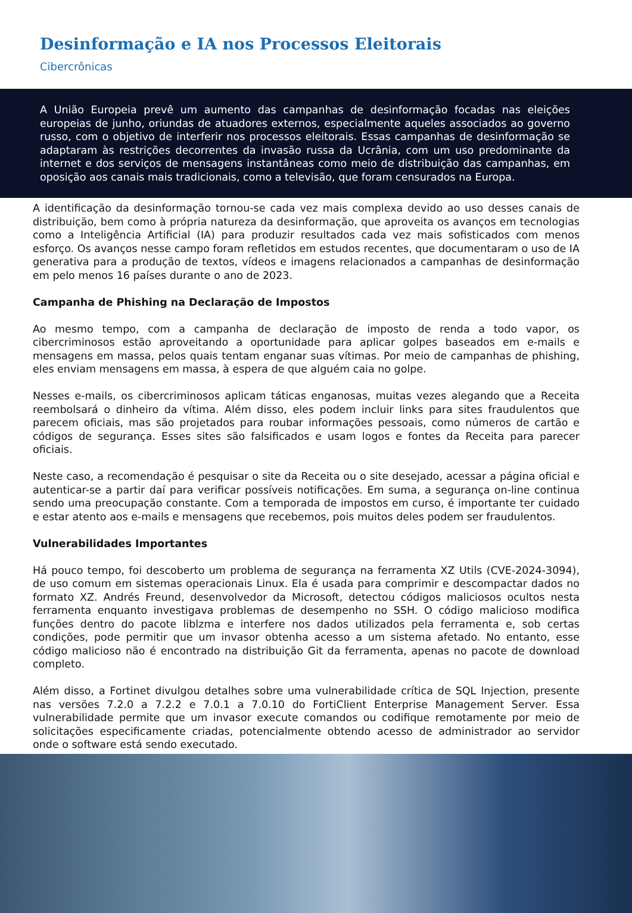Desinformação e IA nos Processos Eleitorais
Cibercrônicas
A União Europeia prevê um aumento das campanhas de desinformação focadas nas eleições europeias de junho, oriundas de atuadores externos, especialmente aqueles associados ao governo russo, com o objetivo de interferir nos processos eleitorais. Essas campanhas de desinformação se adaptaram às restrições decorrentes da invasão russa da Ucrânia, com um uso predominante da internet e dos serviços de mensagens instantâneas como meio de distribuição das campanhas, em oposição aos canais mais tradicionais, como a televisão, que foram censurados na Europa.
A identificação da desinformação tornou-se cada vez mais complexa devido ao uso desses canais de distribuição, bem como à própria natureza da desinformação, que aproveita os avanços em tecnologias como a Inteligência Artificial (IA) para produzir resultados cada vez mais sofisticados com menos esforço. Os avanços nesse campo foram refletidos em estudos recentes, que documentaram o uso de IA generativa para a produção de textos, vídeos e imagens relacionados a campanhas de desinformação em pelo menos 16 países durante o ano de 2023.
Campanha de Phishing na Declaração de Impostos
Ao mesmo tempo, com a campanha de declaração de imposto de renda a todo vapor, os cibercriminosos estão aproveitando a oportunidade para aplicar golpes baseados em e-mails e mensagens em massa, pelos quais tentam enganar suas vítimas. Por meio de campanhas de phishing, eles enviam mensagens em massa, à espera de que alguém caia no golpe.
Nesses e-mails, os cibercriminosos aplicam táticas enganosas, muitas vezes alegando que a Receita reembolsará o dinheiro da vítima. Além disso, eles podem incluir links para sites fraudulentos que parecem oficiais, mas são projetados para roubar informações pessoais, como números de cartão e códigos de segurança. Esses sites são falsificados e usam logos e fontes da Receita para parecer oficiais.
Neste caso, a recomendação é pesquisar o site da Receita ou o site desejado, acessar a página oficial e autenticar-se a partir daí para verificar possíveis notificações. Em suma, a segurança on-line continua sendo uma preocupação constante. Com a temporada de impostos em curso, é importante ter cuidado e estar atento aos e-mails e mensagens que recebemos, pois muitos deles podem ser fraudulentos.
Vulnerabilidades Importantes
Há pouco tempo, foi descoberto um problema de segurança na ferramenta XZ Utils (CVE-2024-3094), de uso comum em sistemas operacionais Linux. Ela é usada para comprimir e descompactar dados no formato XZ. Andrés Freund, desenvolvedor da Microsoft, detectou códigos maliciosos ocultos nesta ferramenta enquanto investigava problemas de desempenho no SSH. O código malicioso modifica funções dentro do pacote liblzma e interfere nos dados utilizados pela ferramenta e, sob certas condições, pode permitir que um invasor obtenha acesso a um sistema afetado. No entanto, esse código malicioso não é encontrado na distribuição Git da ferramenta, apenas no pacote de download completo.
Além disso, a Fortinet divulgou detalhes sobre uma vulnerabilidade crítica de SQL Injection, presente nas versões 7.2.0 a 7.2.2 e 7.0.1 a 7.0.10 do FortiClient Enterprise Management Server. Essa vulnerabilidade permite que um invasor execute comandos ou codifique remotamente por meio de solicitações especificamente criadas, potencialmente obtendo acesso de administrador ao servidor onde o software está sendo executado.